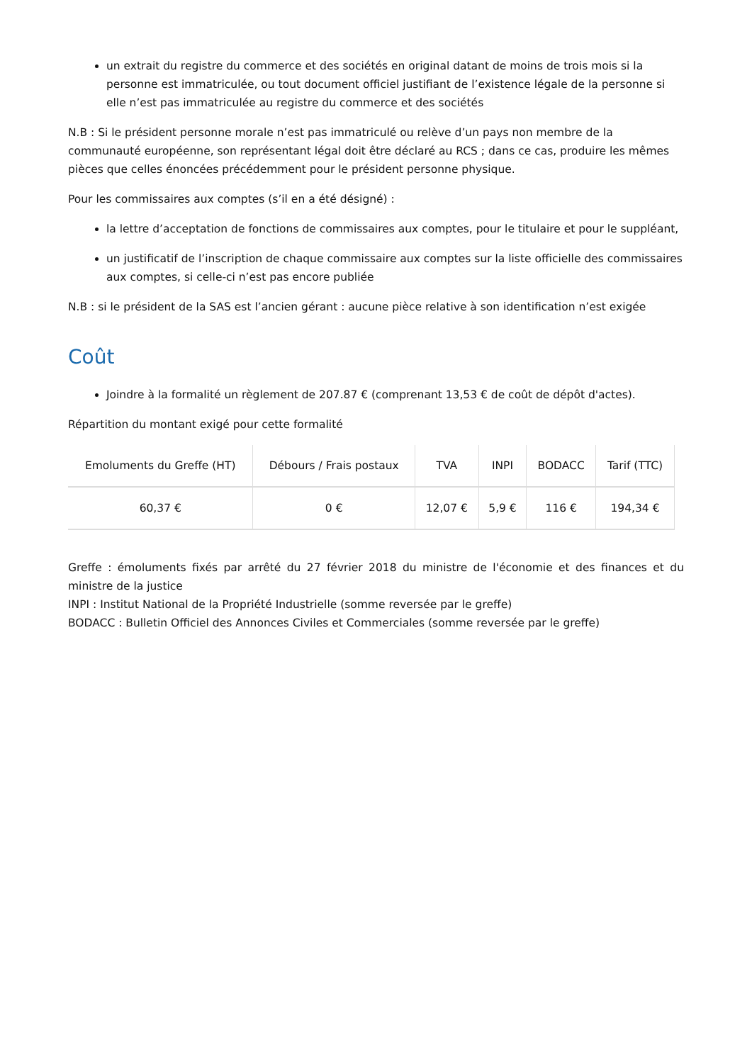un extrait du registre du commerce et des sociétés en original datant de moins de trois mois si la personne est immatriculée, ou tout document officiel justifiant de l’existence légale de la personne si elle n’est pas immatriculée au registre du commerce et des sociétés
N.B : Si le président personne morale n’est pas immatriculé ou relève d’un pays non membre de la communauté européenne, son représentant légal doit être déclaré au RCS ; dans ce cas, produire les mêmes pièces que celles énoncées précédemment pour le président personne physique.
Pour les commissaires aux comptes (s’il en a été désigné) :
la lettre d’acceptation de fonctions de commissaires aux comptes, pour le titulaire et pour le suppléant,
un justificatif de l’inscription de chaque commissaire aux comptes sur la liste officielle des commissaires aux comptes, si celle-ci n’est pas encore publiée
N.B : si le président de la SAS est l’ancien gérant : aucune pièce relative à son identification n’est exigée
Coût
Joindre à la formalité un règlement de 207.87 € (comprenant 13,53 € de coût de dépôt d'actes).
Répartition du montant exigé pour cette formalité
| Emoluments du Greffe (HT) | Débours / Frais postaux | TVA | INPI | BODACC | Tarif (TTC) |
| --- | --- | --- | --- | --- | --- |
| 60,37 € | 0 € | 12,07 € | 5,9 € | 116 € | 194,34 € |
Greffe : émoluments fixés par arrêté du 27 février 2018 du ministre de l'économie et des finances et du ministre de la justice
INPI : Institut National de la Propriété Industrielle (somme reversée par le greffe)
BODACC : Bulletin Officiel des Annonces Civiles et Commerciales (somme reversée par le greffe)